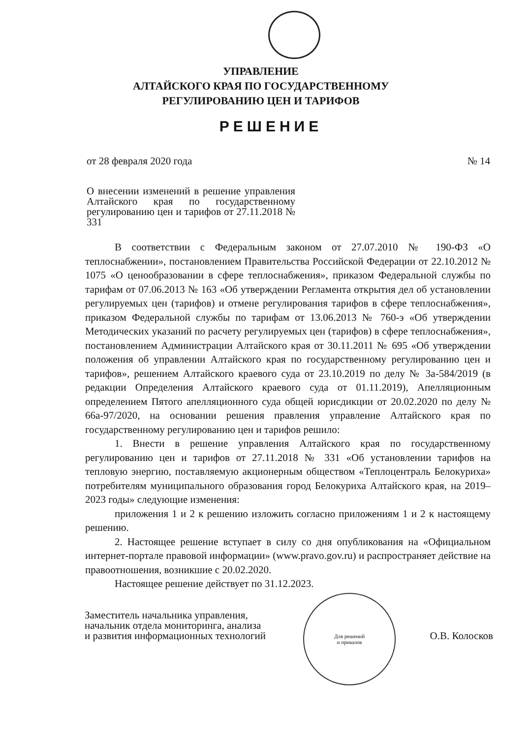УПРАВЛЕНИЕ
АЛТАЙСКОГО КРАЯ ПО ГОСУДАРСТВЕННОМУ
РЕГУЛИРОВАНИЮ ЦЕН И ТАРИФОВ
РЕШЕНИЕ
от 28 февраля 2020 года № 14
О внесении изменений в решение управления Алтайского края по государственному регулированию цен и тарифов от 27.11.2018 № 331
В соответствии с Федеральным законом от 27.07.2010 № 190-ФЗ «О теплоснабжении», постановлением Правительства Российской Федерации от 22.10.2012 № 1075 «О ценообразовании в сфере теплоснабжения», приказом Федеральной службы по тарифам от 07.06.2013 № 163 «Об утверждении Регламента открытия дел об установлении регулируемых цен (тарифов) и отмене регулирования тарифов в сфере теплоснабжения», приказом Федеральной службы по тарифам от 13.06.2013 № 760-э «Об утверждении Методических указаний по расчету регулируемых цен (тарифов) в сфере теплоснабжения», постановлением Администрации Алтайского края от 30.11.2011 № 695 «Об утверждении положения об управлении Алтайского края по государственному регулированию цен и тарифов», решением Алтайского краевого суда от 23.10.2019 по делу № 3а-584/2019 (в редакции Определения Алтайского краевого суда от 01.11.2019), Апелляционным определением Пятого апелляционного суда общей юрисдикции от 20.02.2020 по делу № 66а-97/2020, на основании решения правления управление Алтайского края по государственному регулированию цен и тарифов решило:
1. Внести в решение управления Алтайского края по государственному регулированию цен и тарифов от 27.11.2018 № 331 «Об установлении тарифов на тепловую энергию, поставляемую акционерным обществом «Теплоцентраль Белокуриха» потребителям муниципального образования город Белокуриха Алтайского края, на 2019–2023 годы» следующие изменения:
приложения 1 и 2 к решению изложить согласно приложениям 1 и 2 к настоящему решению.
2. Настоящее решение вступает в силу со дня опубликования на «Официальном интернет-портале правовой информации» (www.pravo.gov.ru) и распространяет действие на правоотношения, возникшие с 20.02.2020.
Настоящее решение действует по 31.12.2023.
Для решений
и приказов
Заместитель начальника управления,
начальник отдела мониторинга, анализа
и развития информационных технологий
О.В. Колосков